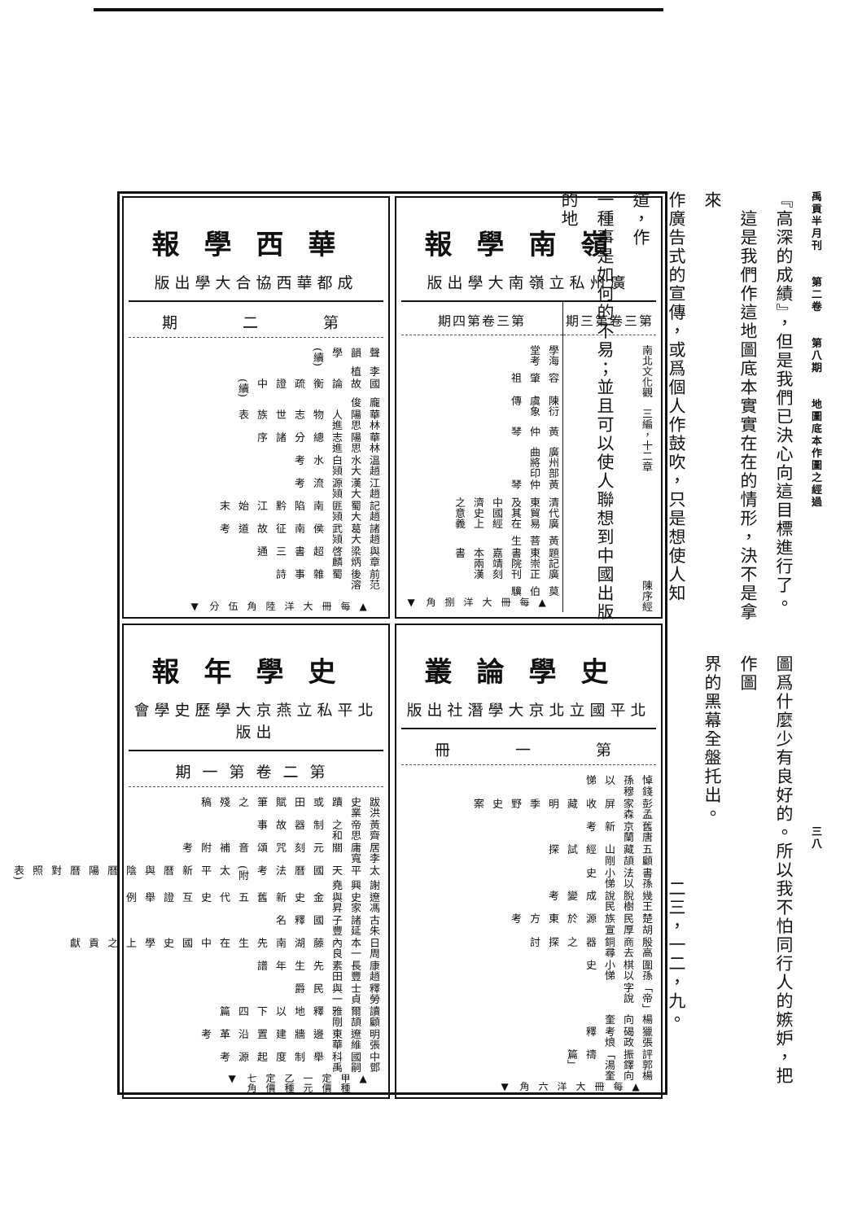禹貢半月刊　　第二卷　　第八期　　地圖底本作圖之經過
『高深的成績』，但是我們已決心向這目標進行了。
　這是我們作這地圖底本實實在在的情形，決不是拿來
作廣告式的宣傳，或爲個人作鼓吹，只是想使人知道，作
一種事是如何的不易；並且可以使人聯想到中國出版的地
　　　　　　　　　　　　　　三八
圖爲什麼少有良好的。所以我不怕同行人的嫉妒，把作圖
界的黑幕全盤托出。
　　　　　　　　　　　　二三，一二，九。
嶺南學報
廣州私立嶺南大學出版
第三卷第三期
南北文化觀　三編，十二章 陳序經
第三卷第四期
學海堂考 容肇祖
陳衍虞象傳 黃仲琴
廣州部曲將印 黃仲琴
清代廣東貿易及其在中國經濟史上之意義 黃菩生
題記廣東崇正書院刊嘉靖刻本兩漢書 莫伯驥
▲每冊大洋捌角▼
華西學報
成都華西協合大學出版
第　　二　　期
聲韻學(續) 李植
國故論衡疏證中(續) 龐俊
華陽人物志世族表 林思進
華陽志總分諸序 林思進
溫水白水考 趙大熲
江漢源流考 趙大熲
記蜀匪南陷黔江始末 趙大熲
諸葛武侯南征故道考 趙大熲
與梁啓超書三通 章炳麟
前後蜀雜事詩 范　溶
▲每冊大洋陸角伍分▼
史學論叢
北平國立北京大學潛社出版
第　　一　　冊
悼孫以悌 錢穆
彭家屏收藏明季野史案 孟森
舊京新考 唐蘭
五藏山經試探 顧頡剛
書法小史 孫以悌
幾脫說成變考 王樹民
楚民族源於東方考 胡厚宣
殷商銅器之探討 高去尋
圍棋小史 孫以悌
「帝」字說 楊向奎
獵碣考釋 張政烺
評郭振鐸「湯禱篇」 楊向奎
▲每冊大洋六角▼
史學年報
北平私立燕京大學歷史學會出版
第二卷第一期
跋史蹟或田賦筆之殘稿 洪業
黃帝之制器故事 齊思和
居庸關元刻咒頌音補附考 李寬
太平天國曆法考(附太平新曆與陰曆陽曆對照表) 謝興堯
遼史與金史新舊五代史互證舉例 馮家昇
古諸子國釋名 朱延豐
日本內藤湖南先生在中國史學上之貢獻 周一良
康長素先生年譜 趙豐田
釋士與民爵 勞貞一
讀爾雅釋地以下四篇 顧頡剛
明遼東邊牆建置沿革考 張維華
中國科舉制度起源考 鄧嗣禹
▲甲種定價一元　乙種定價七角▼